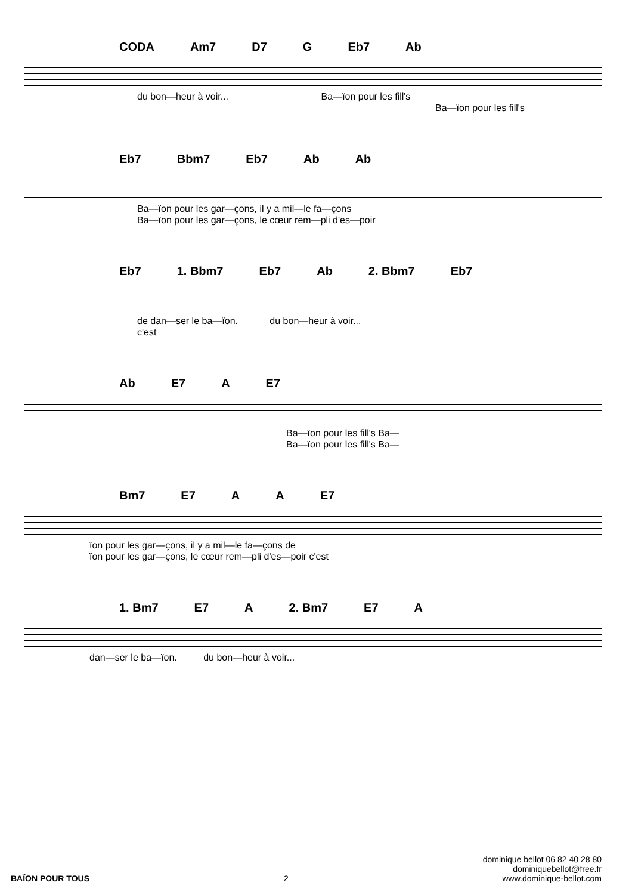CODA Am7 D7 G Eb7 Ab
du bon—heur à voir... Ba—ïon pour les fill's
Ba—ïon pour les fill's
Eb7 Bbm7 Eb7 Ab Ab
Ba—ïon pour les gar—çons, il y a mil—le fa—çons
Ba—ïon pour les gar—çons, le cœur rem—pli d'es—poir
Eb7 1. Bbm7 Eb7 Ab 2. Bbm7 Eb7
de dan—ser le ba—ïon. du bon—heur à voir...
c'est
Ab E7 A E7
Ba—ïon pour les fill's Ba—
Ba—ïon pour les fill's Ba—
Bm7 E7 A A E7
ïon pour les gar—çons, il y a mil—le fa—çons de
ïon pour les gar—çons, le cœur rem—pli d'es—poir c'est
1. Bm7 E7 A 2. Bm7 E7 A
dan—ser le ba—ïon. du bon—heur à voir...
BAÏON POUR TOUS 2 dominique bellot 06 82 40 28 80
dominiquebellot@free.fr
www.dominique-bellot.com